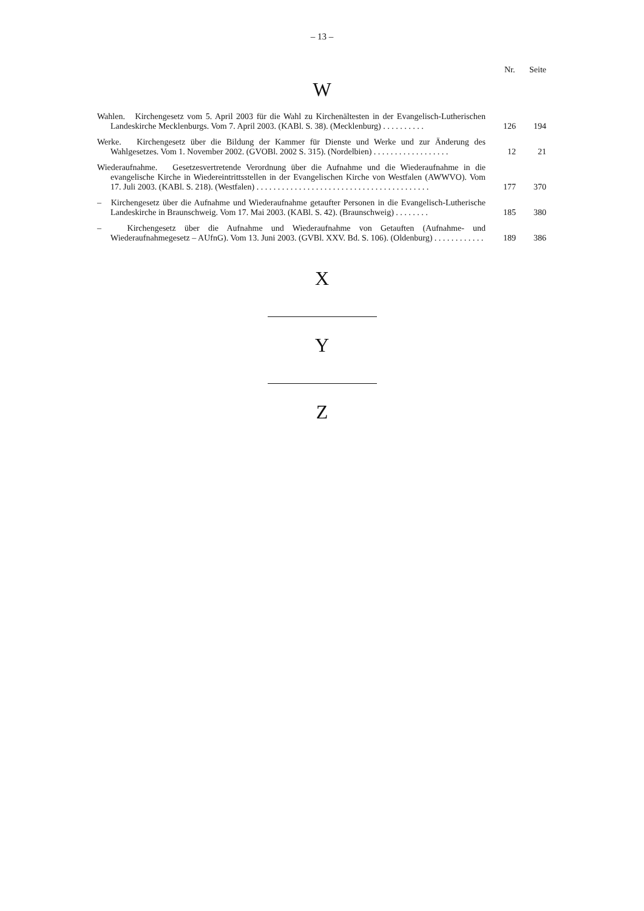– 13 –
Nr. Seite
W
| Wahlen. Kirchengesetz vom 5. April 2003 für die Wahl zu Kirchenältesten in der Evangelisch-Lutherischen Landeskirche Mecklenburgs. Vom 7. April 2003. (KABl. S. 38). (Mecklenburg) . . . . . . . . . . | 126 | 194 |
| Werke. Kirchengesetz über die Bildung der Kammer für Dienste und Werke und zur Änderung des Wahlgesetzes. Vom 1. November 2002. (GVOBl. 2002 S. 315). (Nordelbien) . . . . . . . . . . . . . . . . . . | 12 | 21 |
| Wiederaufnahme. Gesetzesvertretende Verordnung über die Aufnahme und die Wiederaufnahme in die evangelische Kirche in Wiedereintrittsstellen in der Evangelischen Kirche von Westfalen (AWWVO). Vom 17. Juli 2003. (KABl. S. 218). (Westfalen) . . . . . . . . . . . . . . . . . . . . . . . . . . . . . . . . . . . . . . . . . | 177 | 370 |
| – Kirchengesetz über die Aufnahme und Wiederaufnahme getaufter Personen in die Evangelisch-Lutherische Landeskirche in Braunschweig. Vom 17. Mai 2003. (KABl. S. 42). (Braunschweig) . . . . . . . . | 185 | 380 |
| – Kirchengesetz über die Aufnahme und Wiederaufnahme von Getauften (Aufnahme- und Wiederaufnahmegesetz – AUfnG). Vom 13. Juni 2003. (GVBl. XXV. Bd. S. 106). (Oldenburg) . . . . . . . . . . . . | 189 | 386 |
X
Y
Z